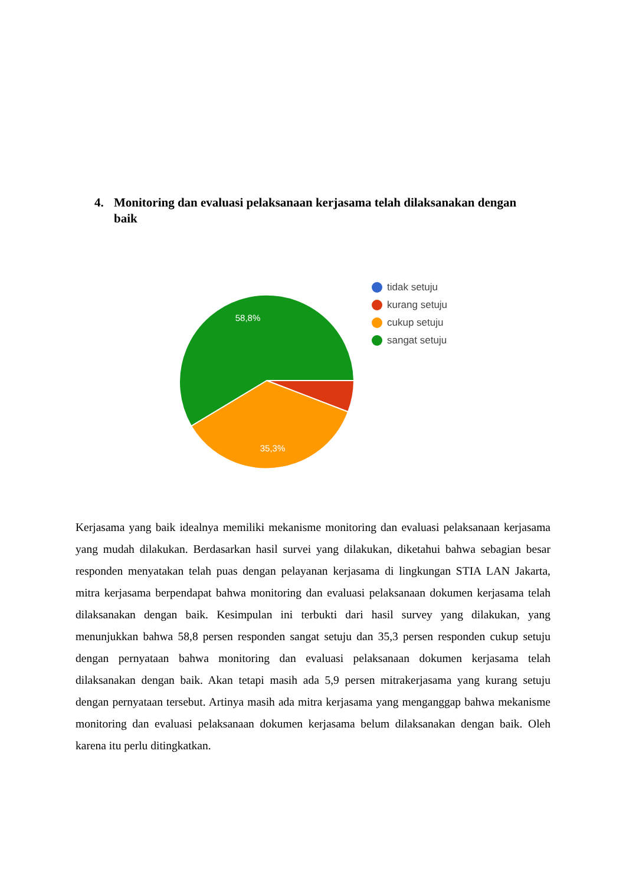4. Monitoring dan evaluasi pelaksanaan kerjasama telah dilaksanakan dengan baik
58,8%
35,3%
tidak setuju
kurang setuju
cukup setuju
sangat setuju
Kerjasama yang baik idealnya memiliki mekanisme monitoring dan evaluasi pelaksanaan kerjasama yang mudah dilakukan. Berdasarkan hasil survei yang dilakukan, diketahui bahwa sebagian besar responden menyatakan telah puas dengan pelayanan kerjasama di lingkungan STIA LAN Jakarta, mitra kerjasama berpendapat bahwa monitoring dan evaluasi pelaksanaan dokumen kerjasama telah dilaksanakan dengan baik. Kesimpulan ini terbukti dari hasil survey yang dilakukan, yang menunjukkan bahwa 58,8 persen responden sangat setuju dan 35,3 persen responden cukup setuju dengan pernyataan bahwa monitoring dan evaluasi pelaksanaan dokumen kerjasama telah dilaksanakan dengan baik. Akan tetapi masih ada 5,9 persen mitrakerjasama yang kurang setuju dengan pernyataan tersebut. Artinya masih ada mitra kerjasama yang menganggap bahwa mekanisme monitoring dan evaluasi pelaksanaan dokumen kerjasama belum dilaksanakan dengan baik. Oleh karena itu perlu ditingkatkan.